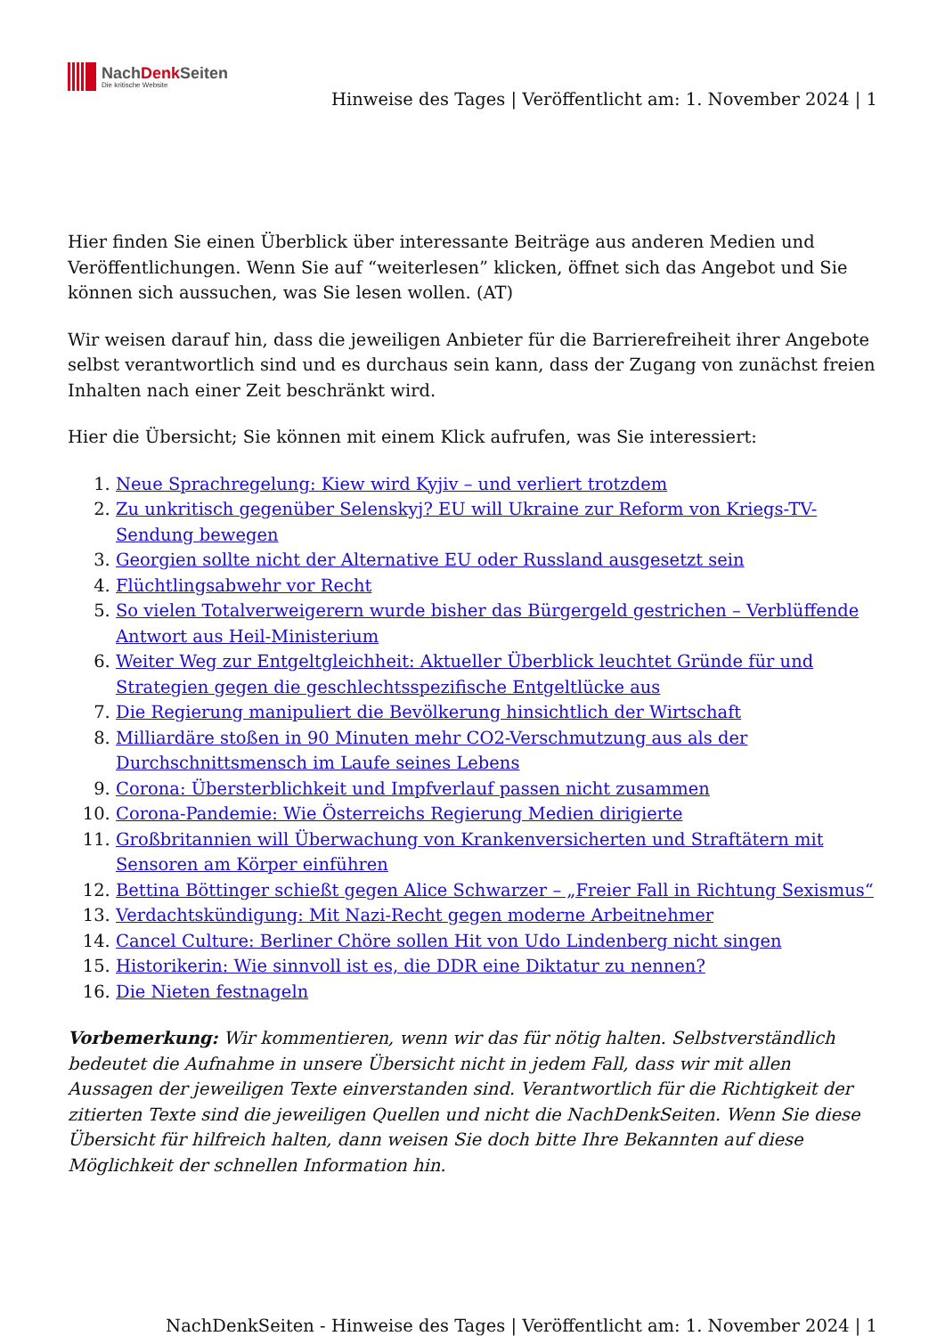NachDenk Seiten
Die kritische Website
Hinweise des Tages | Veröffentlicht am: 1. November 2024 | 1
Hier finden Sie einen Überblick über interessante Beiträge aus anderen Medien und Veröffentlichungen. Wenn Sie auf “weiterlesen” klicken, öffnet sich das Angebot und Sie können sich aussuchen, was Sie lesen wollen. (AT)
Wir weisen darauf hin, dass die jeweiligen Anbieter für die Barrierefreiheit ihrer Angebote selbst verantwortlich sind und es durchaus sein kann, dass der Zugang von zunächst freien Inhalten nach einer Zeit beschränkt wird.
Hier die Übersicht; Sie können mit einem Klick aufrufen, was Sie interessiert:
1. Neue Sprachregelung: Kiew wird Kyjiv – und verliert trotzdem
2. Zu unkritisch gegenüber Selenskyj? EU will Ukraine zur Reform von Kriegs-TV-Sendung bewegen
3. Georgien sollte nicht der Alternative EU oder Russland ausgesetzt sein
4. Flüchtlingsabwehr vor Recht
5. So vielen Totalverweigerern wurde bisher das Bürgergeld gestrichen – Verblüffende Antwort aus Heil-Ministerium
6. Weiter Weg zur Entgeltgleichheit: Aktueller Überblick leuchtet Gründe für und Strategien gegen die geschlechtsspezifische Entgeltlücke aus
7. Die Regierung manipuliert die Bevölkerung hinsichtlich der Wirtschaft
8. Milliardäre stoßen in 90 Minuten mehr CO2-Verschmutzung aus als der Durchschnittsmensch im Laufe seines Lebens
9. Corona: Übersterblichkeit und Impfverlauf passen nicht zusammen
10. Corona-Pandemie: Wie Österreichs Regierung Medien dirigierte
11. Großbritannien will Überwachung von Krankenversicherten und Straftätern mit Sensoren am Körper einführen
12. Bettina Böttinger schießt gegen Alice Schwarzer – „Freier Fall in Richtung Sexismus“
13. Verdachtskündigung: Mit Nazi-Recht gegen moderne Arbeitnehmer
14. Cancel Culture: Berliner Chöre sollen Hit von Udo Lindenberg nicht singen
15. Historikerin: Wie sinnvoll ist es, die DDR eine Diktatur zu nennen?
16. Die Nieten festnageln
Vorbemerkung: Wir kommentieren, wenn wir das für nötig halten. Selbstverständlich bedeutet die Aufnahme in unsere Übersicht nicht in jedem Fall, dass wir mit allen Aussagen der jeweiligen Texte einverstanden sind. Verantwortlich für die Richtigkeit der zitierten Texte sind die jeweiligen Quellen und nicht die NachDenkSeiten. Wenn Sie diese Übersicht für hilfreich halten, dann weisen Sie doch bitte Ihre Bekannten auf diese Möglichkeit der schnellen Information hin.
NachDenkSeiten - Hinweise des Tages | Veröffentlicht am: 1. November 2024 | 1